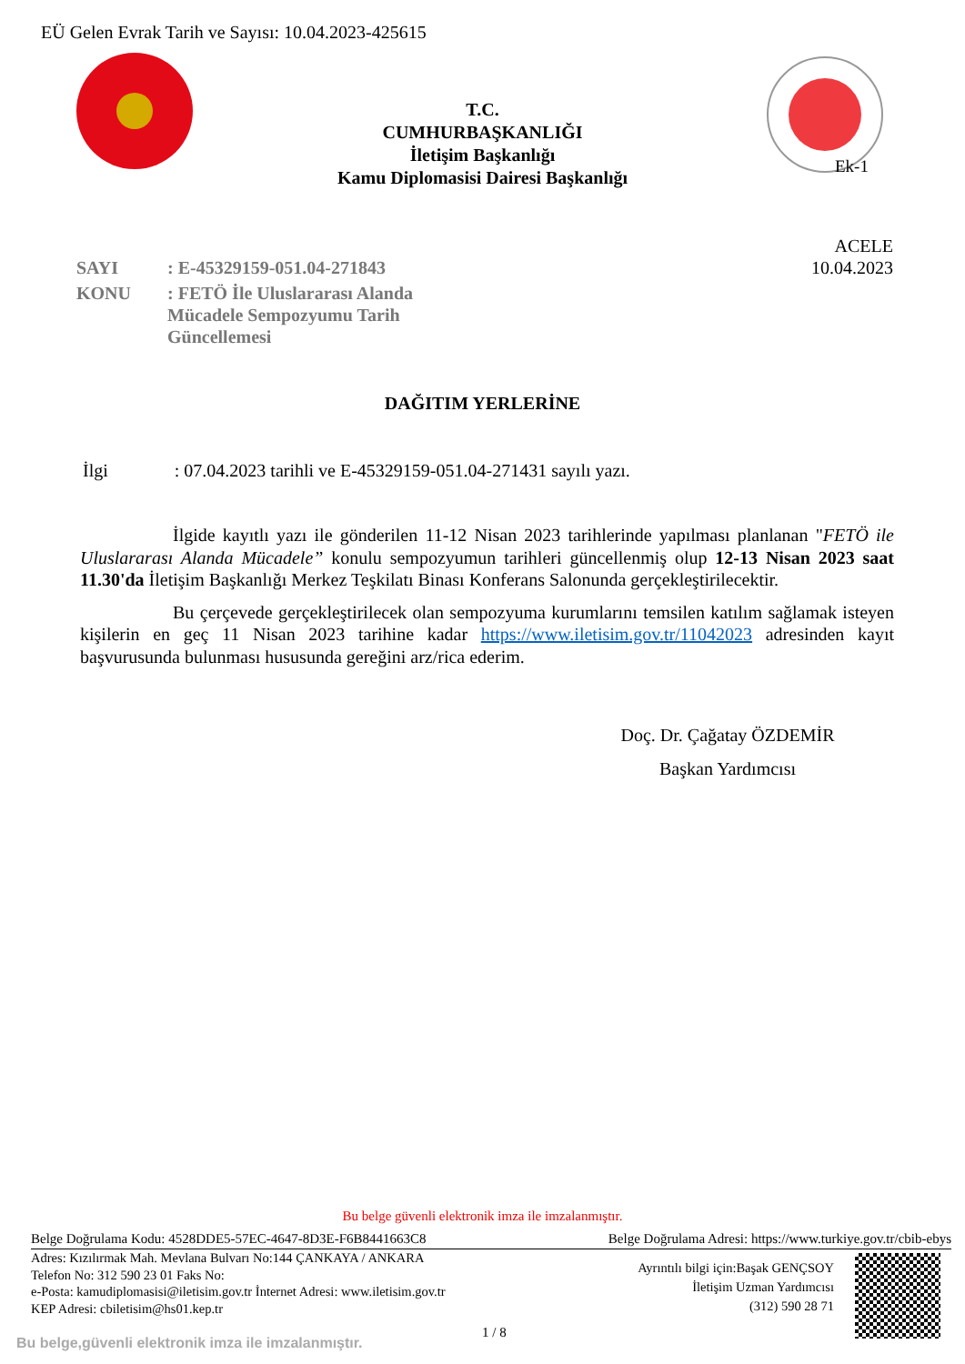EÜ Gelen Evrak Tarih ve Sayısı: 10.04.2023-425615
T.C.
CUMHURBAŞKANLIĞI
İletişim Başkanlığı
Kamu Diplomasisi Dairesi Başkanlığı
Ek-1
ACELE
10.04.2023
| SAYI | : E-45329159-051.04-271843 |
| KONU | : FETÖ İle Uluslararası Alanda Mücadele Sempozyumu Tarih Güncellemesi |
DAĞITIM YERLERİNE
İlgi : 07.04.2023 tarihli ve E-45329159-051.04-271431 sayılı yazı.
İlgide kayıtlı yazı ile gönderilen 11-12 Nisan 2023 tarihlerinde yapılması planlanan "FETÖ ile Uluslararası Alanda Mücadele” konulu sempozyumun tarihleri güncellenmiş olup 12-13 Nisan 2023 saat 11.30'da İletişim Başkanlığı Merkez Teşkilatı Binası Konferans Salonunda gerçekleştirilecektir.
Bu çerçevede gerçekleştirilecek olan sempozyuma kurumlarını temsilen katılım sağlamak isteyen kişilerin en geç 11 Nisan 2023 tarihine kadar https://www.iletisim.gov.tr/11042023 adresinden kayıt başvurusunda bulunması hususunda gereğini arz/rica ederim.
Doç. Dr. Çağatay ÖZDEMİR
Başkan Yardımcısı
Bu belge güvenli elektronik imza ile imzalanmıştır.
Belge Doğrulama Kodu: 4528DDE5-57EC-4647-8D3E-F6B8441663C8 Belge Doğrulama Adresi: https://www.turkiye.gov.tr/cbib-ebys
Adres: Kızılırmak Mah. Mevlana Bulvarı No:144 ÇANKAYA / ANKARA
Telefon No: 312 590 23 01 Faks No:
e-Posta: kamudiplomasisi@iletisim.gov.tr İnternet Adresi: www.iletisim.gov.tr
KEP Adresi: cbiletisim@hs01.kep.tr
Ayrıntılı bilgi için:Başak GENÇSOY
İletişim Uzman Yardımcısı
(312) 590 28 71
1 / 8
Bu belge,güvenli elektronik imza ile imzalanmıştır.